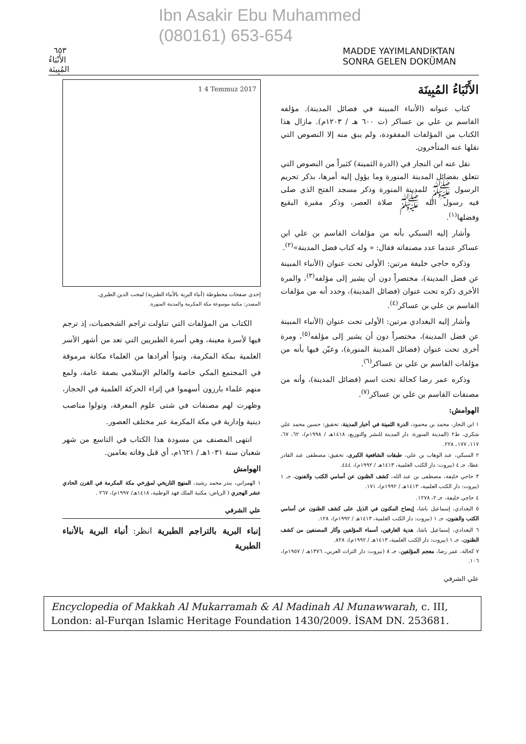Ibn Asakir Ebu Muhammed
(080161) 653-654
٦٥٣ الأَنْبَاءُ المُبِينَة MADDE YAYIMLANDIKTAN SONRA GELEN DOKÜMAN
الأَنْبَاءُ المُبِينَة
كتاب عنوانه (الأنباء المبينة في فضائل المدينة). مؤلفه القاسم بن علي بن عساكر (ت ٦٠٠ هـ / ١٢٠٣م). مازال هذا الكتاب من المؤلفات المفقودة، ولم يبق منه إلا النصوص التي نقلها عنه المتأخرون.
نقل عنه ابن النجار في (الدرة الثمينة) كثيراً من النصوص التي تتعلق بفضائل المدينة المنورة وما يؤول إليه أمرها، بذكر تحريم الرسول ﷺ للمدينة المنورة وذكر مسجد الفتح الذي صلى فيه رسول الله ﷺ صلاة العصر، وذكر مقبرة البقيع وفضلها<sup>(١)</sup>.
وأشار إليه السبكي بأنه من مؤلفات القاسم بن علي ابن عساكر عندما عدد مصنفاته فقال: « وله كتاب فضل المدينة»<sup>(٢)</sup>.
وذكره حاجي خليفة مرتين: الأولى تحت عنوان (الأنباء المبينة عن فضل المدينة)، مختصراً دون أن يشير إلى مؤلفه<sup>(٣)</sup>، والمرة الأخرى ذكره تحت عنوان (فضائل المدينة)، وحدد أنه من مؤلفات القاسم بن علي بن عساكر<sup>(٤)</sup>.
وأشار إليه البغدادي مرتين: الأولى تحت عنوان (الأنباء المبينة عن فضل المدينة)، مختصراً دون أن يشير إلى مؤلفه<sup>(٥)</sup>، ومرة أخرى تحت عنوان (فضائل المدينة المنورة)، وعيّن فيها بأنه من مؤلفات القاسم بن علي بن عساكر<sup>(٦)</sup>.
وذكره عمر رضا كحالة تحت اسم (فضائل المدينة)، وأنه من مصنفات القاسم بن علي بن عساكر<sup>(٧)</sup>.
الهوامش:
١ ابن النجار، محمد بن محمود، الدرة الثمينة في أخبار المدينة، تحقيق: حسين محمد علي شكري، ط٢ (المدينة المنورة: دار المدينة للنشر والتوزيع، ١٤١٨هـ / ١٩٩٨م)، ٦٢، ٦٧، ١١٧، ١٧٧، ٢٢٨.
٢ السبكي، عبد الوهاب بن علي، طبقات الشافعية الكبرى، تحقيق: مصطفى عبد القادر عطا، جـ ٤ (بيروت: دار الكتب العلمية، ١٤١٣هـ / ١٩٩٢م)، ٤٤٤.
٣ حاجي خليفة، مصطفى بن عبد الله، كشف الظنون عن أسامي الكتب والفنون، جـ ١ (بيروت: دار الكتب العلمية، ١٤١٣هـ / ١٩٩٢م)، ١٧١.
٤ حاجي خليفة، جـ ٢، ١٢٧٨.
٥ البغدادي، إسماعيل باشا، إيضاح المكنون في الذيل على كشف الظنون عن أسامي الكتب والفنون، جـ ١ (بيروت: دار الكتب العلمية، ١٤١٣هـ / ١٩٩٢م)، ١٢٨.
٦ البغدادي، إسماعيل باشا، هدية العارفين، أسماء المؤلفين وآثار المصنفين من كشف الظنون، جـ ١ (بيروت: دار الكتب العلمية، ١٤١٣هـ / ١٩٩٢م)، ٨٢٨.
٧ كحالة، عمر رضا، معجم المؤلفين، جـ ٨ (بيروت: دار التراث العربي، ١٣٧٦هـ / ١٩٥٧م)، ١٠٦.
علي الشرفي
1 4 Temmuz 2017
إحدى صفحات مخطوطة (أنباء البرية بالأنباء الطبرية) لمحب الدين الطبري.
المصدر: مكتبة موسوعة مكة المكرمة والمدينة المنورة.
الكتاب من المؤلفات التي تناولت تراجم الشخصيات، إذ ترجم فيها لأسرة معينة، وهي أسرة الطبريين التي تعد من أشهر الأسر العلمية بمكة المكرمة، وتبوأ أفرادها من العلماء مكانة مرموقة في المجتمع المكي خاصة والعالم الإسلامي بصفة عامة، ولمع منهم علماء بارزون أسهموا في إثراء الحركة العلمية في الحجاز، وظهرت لهم مصنفات في شتى علوم المعرفة، وتولوا مناصب دينية وإدارية في مكة المكرمة عبر مختلف العصور.
انتهى المصنف من مسودة هذا الكتاب في التاسع من شهر شعبان سنة ١٠٣١هـ / ١٦٢١م، أي قبل وفاته بعامين.
الهوامش
١ الهمزاني، بندر محمد رشيد، المنهج التاريخي لمؤرخي مكة المكرمة في القرن الحادي عشر الهجري ( الرياض: مكتبة الملك فهد الوطنية، ١٤١٨هـ/ ١٩٩٧م)، ٢٦٧ .
علي الشرفي
إنباء البرية بالتراجم الطبرية انظر: أنباء البرية بالأنباء الطبرية
Encyclopedia of Makkah Al Mukarramah & Al Madinah Al Munawwarah, c. III, London: al-Furqan Islamic Heritage Foundation 1430/2009. İSAM DN. 253681.